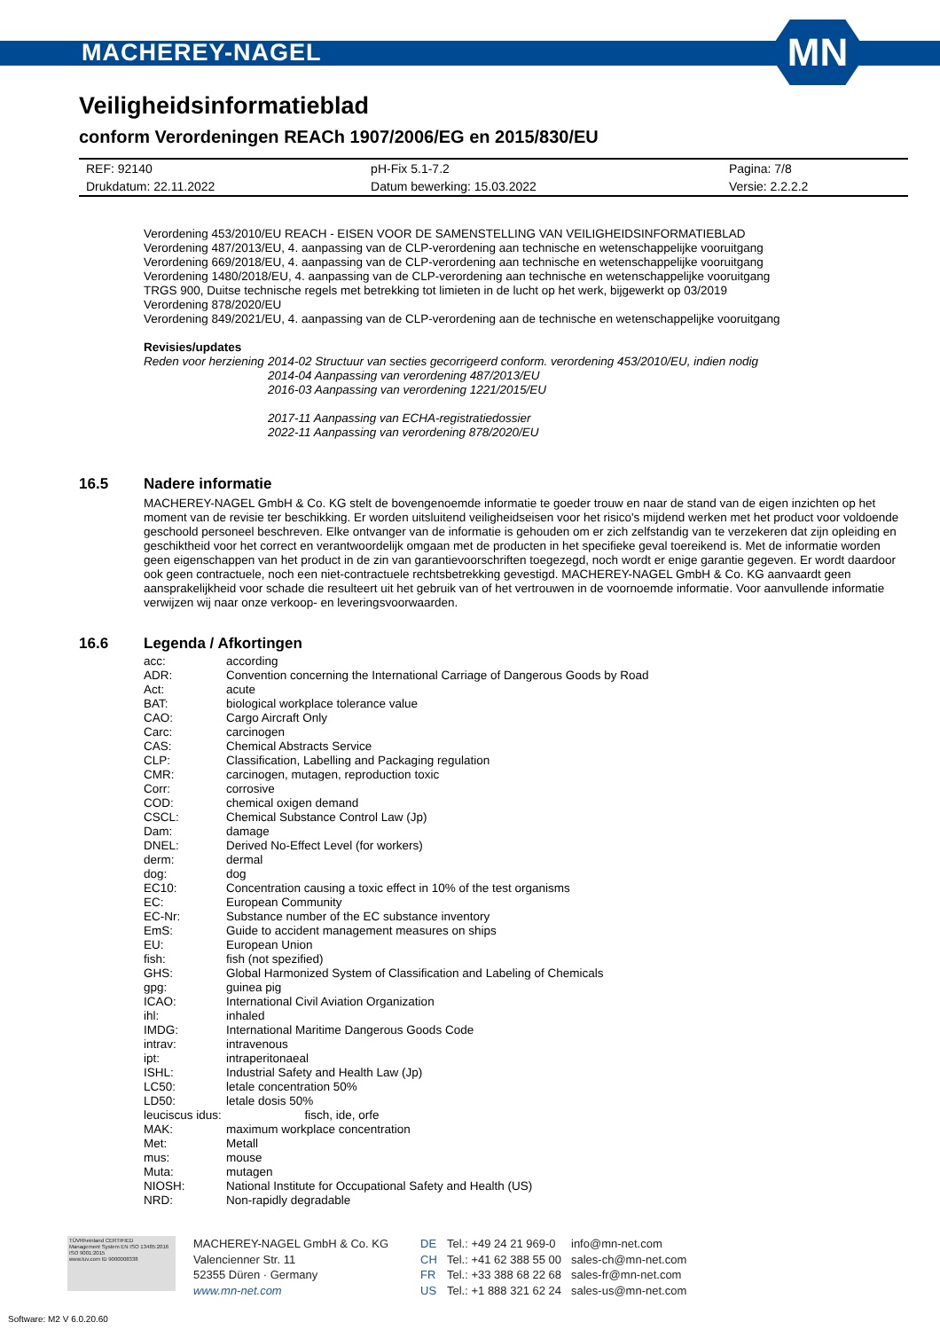MACHEREY-NAGEL
MN
Veiligheidsinformatieblad
conform Verordeningen REACh 1907/2006/EG en 2015/830/EU
| REF: 92140 | pH-Fix 5.1-7.2 | Pagina: 7/8 |
| Drukdatum: 22.11.2022 | Datum bewerking: 15.03.2022 | Versie: 2.2.2.2 |
Verordening 453/2010/EU REACH - EISEN VOOR DE SAMENSTELLING VAN VEILIGHEIDSINFORMATIEBLAD
Verordening 487/2013/EU, 4. aanpassing van de CLP-verordening aan technische en wetenschappelijke vooruitgang
Verordening 669/2018/EU, 4. aanpassing van de CLP-verordening aan technische en wetenschappelijke vooruitgang
Verordening 1480/2018/EU, 4. aanpassing van de CLP-verordening aan technische en wetenschappelijke vooruitgang
TRGS 900, Duitse technische regels met betrekking tot limieten in de lucht op het werk, bijgewerkt op 03/2019
Verordening 878/2020/EU
Verordening 849/2021/EU, 4. aanpassing van de CLP-verordening aan de technische en wetenschappelijke vooruitgang
Revisies/updates
Reden voor herziening 2014-02 Structuur van secties gecorrigeerd conform. verordening 453/2010/EU, indien nodig
2014-04 Aanpassing van verordening 487/2013/EU
2016-03 Aanpassing van verordening 1221/2015/EU
2017-11 Aanpassing van ECHA-registratiedossier
2022-11 Aanpassing van verordening 878/2020/EU
16.5 Nadere informatie
MACHEREY-NAGEL GmbH & Co. KG stelt de bovengenoemde informatie te goeder trouw en naar de stand van de eigen inzichten op het moment van de revisie ter beschikking. Er worden uitsluitend veiligheidseisen voor het risico's mijdend werken met het product voor voldoende geschoold personeel beschreven. Elke ontvanger van de informatie is gehouden om er zich zelfstandig van te verzekeren dat zijn opleiding en geschiktheid voor het correct en verantwoordelijk omgaan met de producten in het specifieke geval toereikend is. Met de informatie worden geen eigenschappen van het product in de zin van garantievoorschriften toegezegd, noch wordt er enige garantie gegeven. Er wordt daardoor ook geen contractuele, noch een niet-contractuele rechtsbetrekking gevestigd. MACHEREY-NAGEL GmbH & Co. KG aanvaardt geen aansprakelijkheid voor schade die resulteert uit het gebruik van of het vertrouwen in de voornoemde informatie. Voor aanvullende informatie verwijzen wij naar onze verkoop- en leveringsvoorwaarden.
16.6 Legenda / Afkortingen
| acc: | according |
| ADR: | Convention concerning the International Carriage of Dangerous Goods by Road |
| Act: | acute |
| BAT: | biological workplace tolerance value |
| CAO: | Cargo Aircraft Only |
| Carc: | carcinogen |
| CAS: | Chemical Abstracts Service |
| CLP: | Classification, Labelling and Packaging regulation |
| CMR: | carcinogen, mutagen, reproduction toxic |
| Corr: | corrosive |
| COD: | chemical oxigen demand |
| CSCL: | Chemical Substance Control Law (Jp) |
| Dam: | damage |
| DNEL: | Derived No-Effect Level (for workers) |
| derm: | dermal |
| dog: | dog |
| EC10: | Concentration causing a toxic effect in 10% of the test organisms |
| EC: | European Community |
| EC-Nr: | Substance number of the EC substance inventory |
| EmS: | Guide to accident management measures on ships |
| EU: | European Union |
| fish: | fish (not spezified) |
| GHS: | Global Harmonized System of Classification and Labeling of Chemicals |
| gpg: | guinea pig |
| ICAO: | International Civil Aviation Organization |
| ihl: | inhaled |
| IMDG: | International Maritime Dangerous Goods Code |
| intrav: | intravenous |
| ipt: | intraperitonaeal |
| ISHL: | Industrial Safety and Health Law (Jp) |
| LC50: | letale concentration 50% |
| LD50: | letale dosis 50% |
| leuciscus idus: fisch, ide, orfe | |
| MAK: | maximum workplace concentration |
| Met: | Metall |
| mus: | mouse |
| Muta: | mutagen |
| NIOSH: | National Institute for Occupational Safety and Health (US) |
| NRD: | Non-rapidly degradable |
TÜVRheinland CERTIFIED
Management System EN ISO 13485:2016 ISO 9001:2015
www.tuv.com ID 9000008338
MACHEREY-NAGEL GmbH & Co. KG
Valencienner Str. 11
52355 Düren · Germany
www.mn-net.com
DE
CH
FR
US
Tel.: +49 24 21 969-0
Tel.: +41 62 388 55 00
Tel.: +33 388 68 22 68
Tel.: +1 888 321 62 24
info@mn-net.com
sales-ch@mn-net.com
sales-fr@mn-net.com
sales-us@mn-net.com
Software: M2 V 6.0.20.60